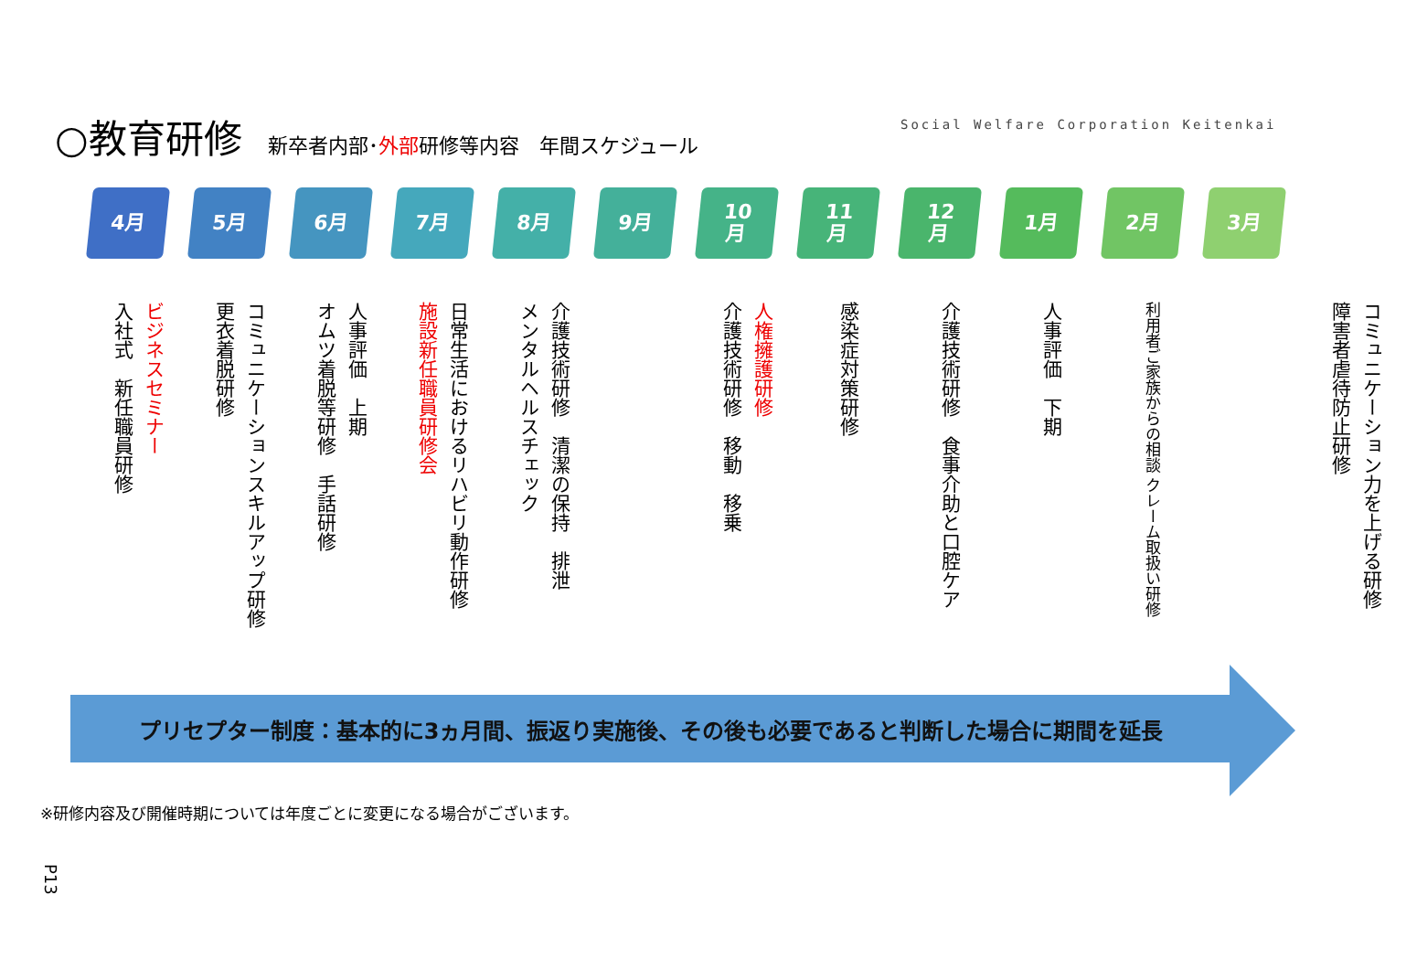○教育研修 新卒者内部･外部研修等内容　年間スケジュール
Social Welfare Corporation Keitenkai
4月 5月 6月 7月 8月 9月 10
月
11
月
12
月
1月 2月 3月
ビジネスセミナー
入社式　新任職員研修
コミュニケーションスキルアップ研修
更衣着脱研修
人事評価　上期
オムツ着脱等研修　手話研修
日常生活におけるリハビリ動作研修
施設新任職員研修会
介護技術研修　清潔の保持　排泄
メンタルヘルスチェック
人権擁護研修
介護技術研修　移動　移乗
感染症対策研修
介護技術研修　食事介助と口腔ケア
人事評価　下期
利用者ご家族からの相談 クレーム取扱い研修
コミュニケーション力を上げる研修
障害者虐待防止研修
プリセプター制度：基本的に3ヵ月間、振返り実施後、その後も必要であると判断した場合に期間を延長
※研修内容及び開催時期については年度ごとに変更になる場合がございます。
P13